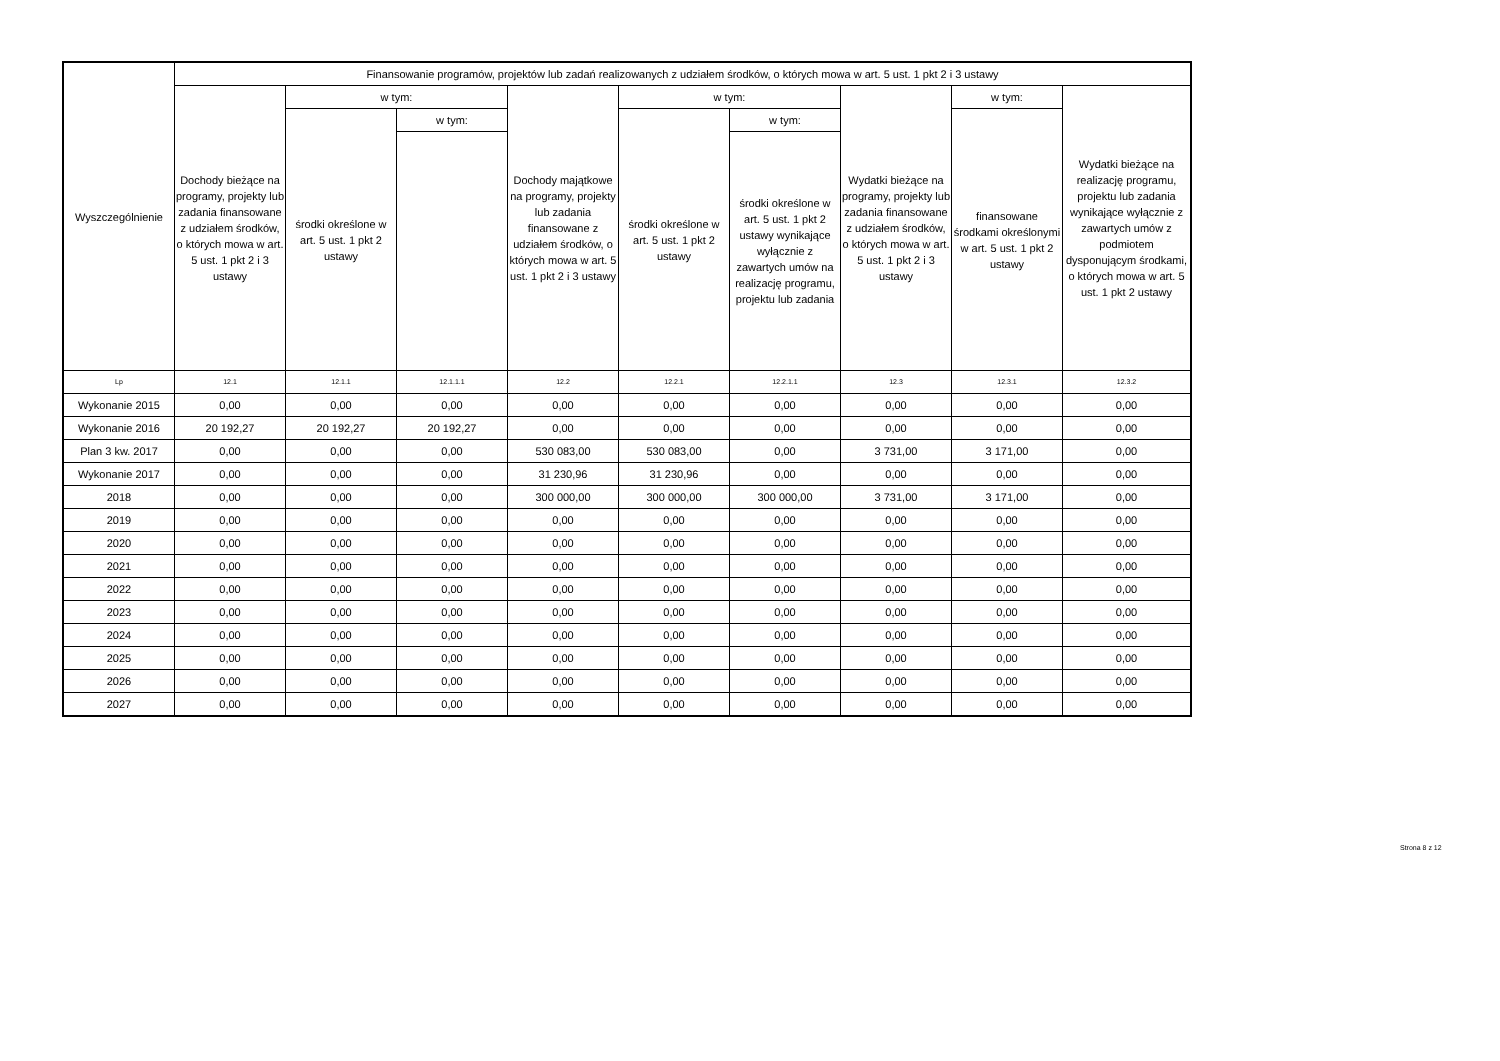| Wyszczególnienie | Finansowanie programów, projektów lub zadań realizowanych z udziałem środków, o których mowa w art. 5 ust. 1 pkt 2 i 3 ustawy | | | | | | | | |
| --- | --- | --- | --- | --- | --- | --- | --- | --- | --- |
| | Dochody bieżące na programy, projekty lub zadania finansowane z udziałem środków, o których mowa w art. 5 ust. 1 pkt 2 i 3 ustawy | w tym: | | Dochody majątkowe na programy, projekty lub zadania finansowane z udziałem środków, o których mowa w art. 5 ust. 1 pkt 2 i 3 ustawy | w tym: | | Wydatki bieżące na programy, projekty lub zadania finansowane z udziałem środków, o których mowa w art. 5 ust. 1 pkt 2 i 3 ustawy | w tym: | Wydatki bieżące na realizację programu, projektu lub zadania wynikające wyłącznie z zawartych umów z podmiotem dysponującym środkami, o których mowa w art. 5 ust. 1 pkt 2 ustawy |
| | | środki określone w art. 5 ust. 1 pkt 2 ustawy | w tym: | | środki określone w art. 5 ust. 1 pkt 2 ustawy | w tym: | | finansowane środkami określonymi w art. 5 ust. 1 pkt 2 ustawy | |
| | | | | | | środki określone w art. 5 ust. 1 pkt 2 ustawy wynikające wyłącznie z zawartych umów na realizację programu, projektu lub zadania | | | |
| Lp | 12.1 | 12.1.1 | 12.1.1.1 | 12.2 | 12.2.1 | 12.2.1.1 | 12.3 | 12.3.1 | 12.3.2 |
| Wykonanie 2015 | 0,00 | 0,00 | 0,00 | 0,00 | 0,00 | 0,00 | 0,00 | 0,00 | 0,00 |
| Wykonanie 2016 | 20 192,27 | 20 192,27 | 20 192,27 | 0,00 | 0,00 | 0,00 | 0,00 | 0,00 | 0,00 |
| Plan 3 kw. 2017 | 0,00 | 0,00 | 0,00 | 530 083,00 | 530 083,00 | 0,00 | 3 731,00 | 3 171,00 | 0,00 |
| Wykonanie 2017 | 0,00 | 0,00 | 0,00 | 31 230,96 | 31 230,96 | 0,00 | 0,00 | 0,00 | 0,00 |
| 2018 | 0,00 | 0,00 | 0,00 | 300 000,00 | 300 000,00 | 300 000,00 | 3 731,00 | 3 171,00 | 0,00 |
| 2019 | 0,00 | 0,00 | 0,00 | 0,00 | 0,00 | 0,00 | 0,00 | 0,00 | 0,00 |
| 2020 | 0,00 | 0,00 | 0,00 | 0,00 | 0,00 | 0,00 | 0,00 | 0,00 | 0,00 |
| 2021 | 0,00 | 0,00 | 0,00 | 0,00 | 0,00 | 0,00 | 0,00 | 0,00 | 0,00 |
| 2022 | 0,00 | 0,00 | 0,00 | 0,00 | 0,00 | 0,00 | 0,00 | 0,00 | 0,00 |
| 2023 | 0,00 | 0,00 | 0,00 | 0,00 | 0,00 | 0,00 | 0,00 | 0,00 | 0,00 |
| 2024 | 0,00 | 0,00 | 0,00 | 0,00 | 0,00 | 0,00 | 0,00 | 0,00 | 0,00 |
| 2025 | 0,00 | 0,00 | 0,00 | 0,00 | 0,00 | 0,00 | 0,00 | 0,00 | 0,00 |
| 2026 | 0,00 | 0,00 | 0,00 | 0,00 | 0,00 | 0,00 | 0,00 | 0,00 | 0,00 |
| 2027 | 0,00 | 0,00 | 0,00 | 0,00 | 0,00 | 0,00 | 0,00 | 0,00 | 0,00 |
Strona 8 z 12